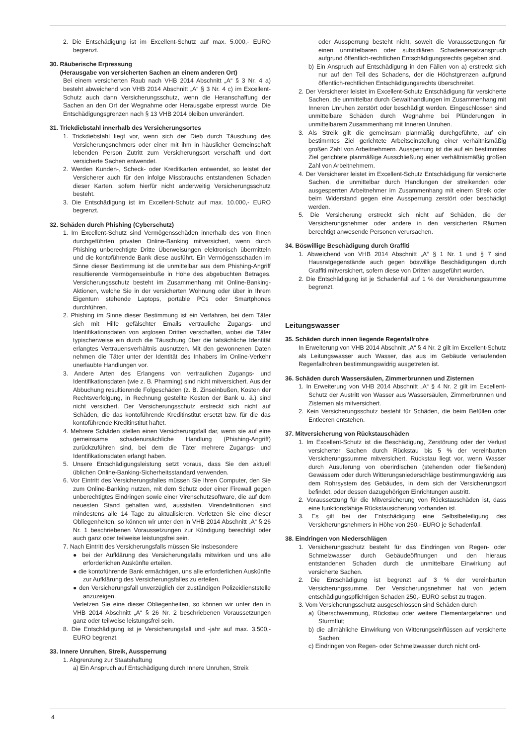2. Die Entschädigung ist im Excellent-Schutz auf max. 5.000,- EURO begrenzt.
30. Räuberische Erpressung
(Herausgabe von versicherten Sachen an einem anderen Ort)
Bei einem versicherten Raub nach VHB 2014 Abschnitt „A“ § 3 Nr. 4 a) besteht abweichend von VHB 2014 Abschnitt „A“ § 3 Nr. 4 c) im Excellent-Schutz auch dann Versicherungsschutz, wenn die Heranschaffung der Sachen an den Ort der Wegnahme oder Herausgabe erpresst wurde. Die Entschädigungsgrenzen nach § 13 VHB 2014 bleiben unverändert.
31. Trickdiebstahl innerhalb des Versicherungsortes
1. Trickdiebstahl liegt vor, wenn sich der Dieb durch Täuschung des Versicherungsnehmers oder einer mit ihm in häuslicher Gemeinschaft lebenden Person Zutritt zum Versicherungsort verschafft und dort versicherte Sachen entwendet.
2. Werden Kunden-, Scheck- oder Kreditkarten entwendet, so leistet der Versicherer auch für den infolge Missbrauchs entstandenen Schaden dieser Karten, sofern hierfür nicht anderweitig Versicherungsschutz besteht.
3. Die Entschädigung ist im Excellent-Schutz auf max. 10.000,- EURO begrenzt.
32. Schäden durch Phishing (Cyberschutz)
1. Im Excellent-Schutz sind Vermögensschäden innerhalb des von Ihnen durchgeführten privaten Online-Banking mitversichert, wenn durch Phishing unberechtigte Dritte Überweisungen elektronisch übermitteln und die kontoführende Bank diese ausführt. Ein Vermögensschaden im Sinne dieser Bestimmung ist die unmittelbar aus dem Phishing-Angriff resultierende Vermögenseinbuße in Höhe des abgebuchten Betrages. Versicherungsschutz besteht im Zusammenhang mit Online-Banking-Aktionen, welche Sie in der versicherten Wohnung oder über in Ihrem Eigentum stehende Laptops, portable PCs oder Smartphones durchführen.
2. Phishing im Sinne dieser Bestimmung ist ein Verfahren, bei dem Täter sich mit Hilfe gefälschter Emails vertrauliche Zugangs- und Identifikationsdaten von arglosen Dritten verschaffen, wobei die Täter typischerweise ein durch die Täuschung über die tatsächliche Identität erlangtes Vertrauensverhältnis ausnutzen. Mit den gewonnenen Daten nehmen die Täter unter der Identität des Inhabers im Online-Verkehr unerlaubte Handlungen vor.
3. Andere Arten des Erlangens von vertraulichen Zugangs- und Identifikationsdaten (wie z. B. Pharming) sind nicht mitversichert. Aus der Abbuchung resultierende Folgeschäden (z. B. Zinseinbußen, Kosten der Rechtsverfolgung, in Rechnung gestellte Kosten der Bank u. ä.) sind nicht versichert. Der Versicherungsschutz erstreckt sich nicht auf Schäden, die das kontoführende Kreditinstitut ersetzt bzw. für die das kontoführende Kreditinstitut haftet.
4. Mehrere Schäden stellen einen Versicherungsfall dar, wenn sie auf eine gemeinsame schadenursächliche Handlung (Phishing-Angriff) zurückzuführen sind, bei dem die Täter mehrere Zugangs- und Identifikationsdaten erlangt haben.
5. Unsere Entschädigungsleistung setzt voraus, dass Sie den aktuell üblichen Online-Banking-Sicherheitsstandard verwenden.
6. Vor Eintritt des Versicherungsfalles müssen Sie Ihren Computer, den Sie zum Online-Banking nutzen, mit dem Schutz oder einer Firewall gegen unberechtigtes Eindringen sowie einer Virenschutzsoftware, die auf dem neuesten Stand gehalten wird, ausstatten. Virendefinitionen sind mindestens alle 14 Tage zu aktualisieren. Verletzen Sie eine dieser Obliegenheiten, so können wir unter den in VHB 2014 Abschnitt „A“ § 26 Nr. 1 beschriebenen Voraussetzungen zur Kündigung berechtigt oder auch ganz oder teilweise leistungsfrei sein.
7. Nach Eintritt des Versicherungsfalls müssen Sie insbesondere
● bei der Aufklärung des Versicherungsfalls mitwirken und uns alle erforderlichen Auskünfte erteilen.
● die kontoführende Bank ermächtigen, uns alle erforderlichen Auskünfte zur Aufklärung des Versicherungsfalles zu erteilen.
● den Versicherungsfall unverzüglich der zuständigen Polizeidienststelle anzuzeigen.
Verletzen Sie eine dieser Obliegenheiten, so können wir unter den in VHB 2014 Abschnitt „A“ § 26 Nr. 2 beschriebenen Voraussetzungen ganz oder teilweise leistungsfrei sein.
8. Die Entschädigung ist je Versicherungsfall und -jahr auf max. 3.500,- EURO begrenzt.
33. Innere Unruhen, Streik, Aussperrung
1. Abgrenzung zur Staatshaftung
a) Ein Anspruch auf Entschädigung durch Innere Unruhen, Streik
oder Aussperrung besteht nicht, soweit die Voraussetzungen für einen unmittelbaren oder subsidiären Schadenersatzanspruch aufgrund öffentlich-rechtlichen Entschädigungsrechts gegeben sind.
b) Ein Anspruch auf Entschädigung in den Fällen von a) erstreckt sich nur auf den Teil des Schadens, der die Höchstgrenzen aufgrund öffentlich-rechtlichen Entschädigungsrechts überschreitet.
2. Der Versicherer leistet im Excellent-Schutz Entschädigung für versicherte Sachen, die unmittelbar durch Gewalthandlungen im Zusammenhang mit Inneren Unruhen zerstört oder beschädigt werden. Eingeschlossen sind unmittelbare Schäden durch Wegnahme bei Plünderungen in unmittelbarem Zusammenhang mit Inneren Unruhen.
3. Als Streik gilt die gemeinsam planmäßig durchgeführte, auf ein bestimmtes Ziel gerichtete Arbeitseinstellung einer verhältnismäßig großen Zahl von Arbeitnehmern. Aussperrung ist die auf ein bestimmtes Ziel gerichtete planmäßige Ausschließung einer verhältnismäßig großen Zahl von Arbeitnehmern.
4. Der Versicherer leistet im Excellent-Schutz Entschädigung für versicherte Sachen, die unmittelbar durch Handlungen der streikenden oder ausgesperrten Arbeitnehmer im Zusammenhang mit einem Streik oder beim Widerstand gegen eine Aussperrung zerstört oder beschädigt werden.
5. Die Versicherung erstreckt sich nicht auf Schäden, die der Versicherungsnehmer oder andere in den versicherten Räumen berechtigt anwesende Personen verursachen.
34. Böswillige Beschädigung durch Graffiti
1. Abweichend von VHB 2014 Abschnitt „A“ § 1 Nr. 1 und § 7 sind Hausratgegenstände auch gegen böswillige Beschädigungen durch Graffiti mitversichert, sofern diese von Dritten ausgeführt wurden.
2. Die Entschädigung ist je Schadenfall auf 1 % der Versicherungssumme begrenzt.
Leitungswasser
35. Schäden durch innen liegende Regenfallrohre
In Erweiterung von VHB 2014 Abschnitt „A“ § 4 Nr. 2 gilt im Excellent-Schutz als Leitungswasser auch Wasser, das aus im Gebäude verlaufenden Regenfallrohren bestimmungswidrig ausgetreten ist.
36. Schäden durch Wassersäulen, Zimmerbrunnen und Zisternen
1. In Erweiterung von VHB 2014 Abschnitt „A“ § 4 Nr. 2 gilt im Excellent-Schutz der Austritt von Wasser aus Wassersäulen, Zimmerbrunnen und Zisternen als mitversichert.
2. Kein Versicherungsschutz besteht für Schäden, die beim Befüllen oder Entleeren entstehen.
37. Mitversicherung von Rückstauschäden
1. Im Excellent-Schutz ist die Beschädigung, Zerstörung oder der Verlust versicherter Sachen durch Rückstau bis 5 % der vereinbarten Versicherungssumme mitversichert. Rückstau liegt vor, wenn Wasser durch Ausuferung von oberirdischen (stehenden oder fließenden) Gewässern oder durch Witterungsniederschläge bestimmungswidrig aus dem Rohrsystem des Gebäudes, in dem sich der Versicherungsort befindet, oder dessen dazugehörigen Einrichtungen austritt.
2. Voraussetzung für die Mitversicherung von Rückstauschäden ist, dass eine funktionsfähige Rückstausicherung vorhanden ist.
3. Es gilt bei der Entschädigung eine Selbstbeteiligung des Versicherungsnehmers in Höhe von 250,- EURO je Schadenfall.
38. Eindringen von Niederschlägen
1. Versicherungsschutz besteht für das Eindringen von Regen- oder Schmelzwasser durch Gebäudeöffnungen und den hieraus entstandenen Schaden durch die unmittelbare Einwirkung auf versicherte Sachen.
2. Die Entschädigung ist begrenzt auf 3 % der vereinbarten Versicherungssumme. Der Versicherungsnehmer hat von jedem entschädigungspflichtigen Schaden 250,- EURO selbst zu tragen.
3. Vom Versicherungsschutz ausgeschlossen sind Schäden durch
a) Überschwemmung, Rückstau oder weitere Elementargefahren und Sturmflut;
b) die allmähliche Einwirkung von Witterungseinflüssen auf versicherte Sachen;
c) Eindringen von Regen- oder Schmelzwasser durch nicht ord-
4